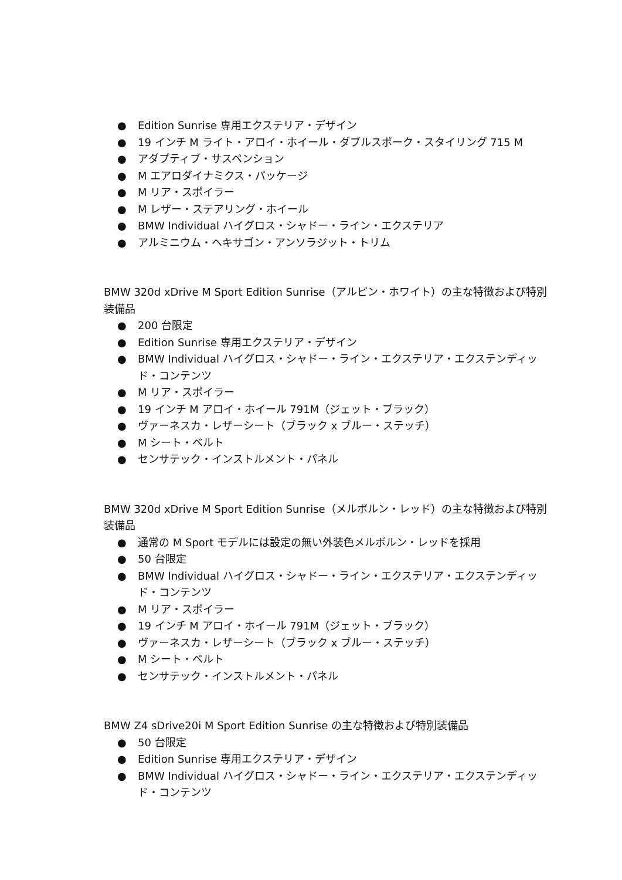● Edition Sunrise 専用エクステリア・デザイン
● 19 インチ M ライト・アロイ・ホイール・ダブルスポーク・スタイリング 715 M
● アダプティブ・サスペンション
● M エアロダイナミクス・パッケージ
● M リア・スポイラー
● M レザー・ステアリング・ホイール
● BMW Individual ハイグロス・シャドー・ライン・エクステリア
● アルミニウム・ヘキサゴン・アンソラジット・トリム
BMW 320d xDrive M Sport Edition Sunrise（アルピン・ホワイト）の主な特徴および特別装備品
● 200 台限定
● Edition Sunrise 専用エクステリア・デザイン
● BMW Individual ハイグロス・シャドー・ライン・エクステリア・エクステンディッド・コンテンツ
● M リア・スポイラー
● 19 インチ M アロイ・ホイール 791M（ジェット・ブラック）
● ヴァーネスカ・レザーシート（ブラック x ブルー・ステッチ）
● M シート・ベルト
● センサテック・インストルメント・パネル
BMW 320d xDrive M Sport Edition Sunrise（メルボルン・レッド）の主な特徴および特別装備品
● 通常の M Sport モデルには設定の無い外装色メルボルン・レッドを採用
● 50 台限定
● BMW Individual ハイグロス・シャドー・ライン・エクステリア・エクステンディッド・コンテンツ
● M リア・スポイラー
● 19 インチ M アロイ・ホイール 791M（ジェット・ブラック）
● ヴァーネスカ・レザーシート（ブラック x ブルー・ステッチ）
● M シート・ベルト
● センサテック・インストルメント・パネル
BMW Z4 sDrive20i M Sport Edition Sunrise の主な特徴および特別装備品
● 50 台限定
● Edition Sunrise 専用エクステリア・デザイン
● BMW Individual ハイグロス・シャドー・ライン・エクステリア・エクステンディッド・コンテンツ